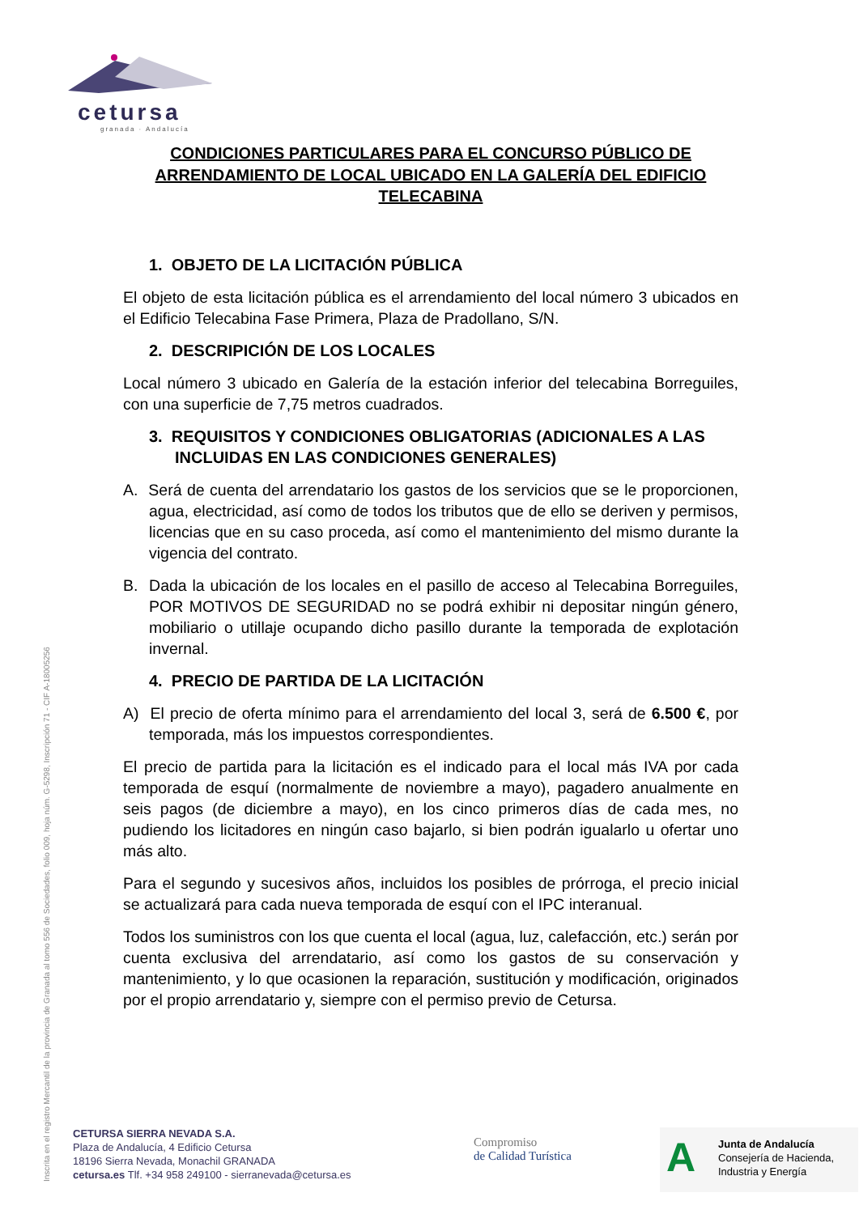cetursa
granada · Andalucía
CONDICIONES PARTICULARES PARA EL CONCURSO PÚBLICO DE ARRENDAMIENTO DE LOCAL UBICADO EN LA GALERÍA DEL EDIFICIO TELECABINA
1. OBJETO DE LA LICITACIÓN PÚBLICA
El objeto de esta licitación pública es el arrendamiento del local número 3 ubicados en el Edificio Telecabina Fase Primera, Plaza de Pradollano, S/N.
2. DESCRIPICIÓN DE LOS LOCALES
Local número 3 ubicado en Galería de la estación inferior del telecabina Borreguiles, con una superficie de 7,75 metros cuadrados.
3. REQUISITOS Y CONDICIONES OBLIGATORIAS (ADICIONALES A LAS INCLUIDAS EN LAS CONDICIONES GENERALES)
A. Será de cuenta del arrendatario los gastos de los servicios que se le proporcionen, agua, electricidad, así como de todos los tributos que de ello se deriven y permisos, licencias que en su caso proceda, así como el mantenimiento del mismo durante la vigencia del contrato.
B. Dada la ubicación de los locales en el pasillo de acceso al Telecabina Borreguiles, POR MOTIVOS DE SEGURIDAD no se podrá exhibir ni depositar ningún género, mobiliario o utillaje ocupando dicho pasillo durante la temporada de explotación invernal.
4. PRECIO DE PARTIDA DE LA LICITACIÓN
A) El precio de oferta mínimo para el arrendamiento del local 3, será de 6.500 €, por temporada, más los impuestos correspondientes.
El precio de partida para la licitación es el indicado para el local más IVA por cada temporada de esquí (normalmente de noviembre a mayo), pagadero anualmente en seis pagos (de diciembre a mayo), en los cinco primeros días de cada mes, no pudiendo los licitadores en ningún caso bajarlo, si bien podrán igualarlo u ofertar uno más alto.
Para el segundo y sucesivos años, incluidos los posibles de prórroga, el precio inicial se actualizará para cada nueva temporada de esquí con el IPC interanual.
Todos los suministros con los que cuenta el local (agua, luz, calefacción, etc.) serán por cuenta exclusiva del arrendatario, así como los gastos de su conservación y mantenimiento, y lo que ocasionen la reparación, sustitución y modificación, originados por el propio arrendatario y, siempre con el permiso previo de Cetursa.
Inscrita en el registro Mercantil de la provincia de Granada al tomo 556 de Sociedades, folio 009, hoja núm. G-5298, Inscripción 71 - CIF A-18005256
CETURSA SIERRA NEVADA S.A.
Plaza de Andalucía, 4 Edificio Cetursa
18196 Sierra Nevada, Monachil GRANADA
cetursa.es Tlf. +34 958 249100 - sierranevada@cetursa.es
Compromiso
de Calidad Turística
A
Junta de Andalucía
Consejería de Hacienda,
Industria y Energía